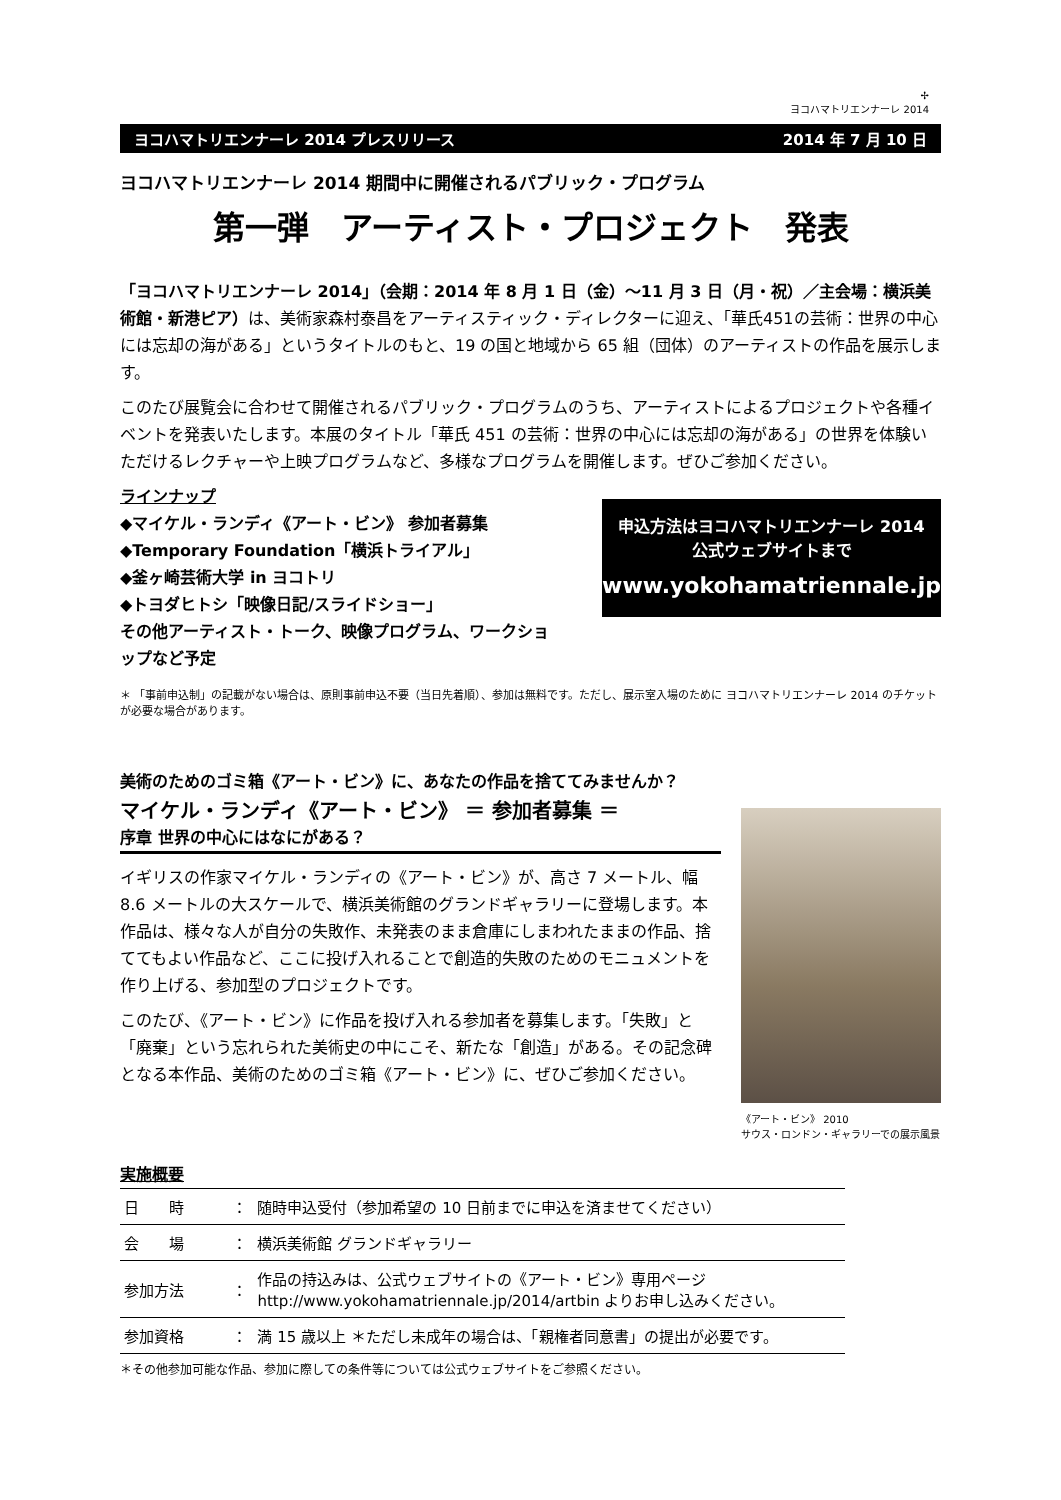✢
ヨコハマトリエンナーレ 2014
ヨコハマトリエンナーレ 2014 プレスリリース 2014 年 7 月 10 日
ヨコハマトリエンナーレ 2014 期間中に開催されるパブリック・プログラム
第一弾　アーティスト・プロジェクト　発表
「ヨコハマトリエンナーレ 2014」（会期：2014 年 8 月 1 日（金）～11 月 3 日（月・祝）／主会場：横浜美術館・新港ピア）は、美術家森村泰昌をアーティスティック・ディレクターに迎え、「華氏451の芸術：世界の中心には忘却の海がある」というタイトルのもと、19 の国と地域から 65 組（団体）のアーティストの作品を展示します。
このたび展覧会に合わせて開催されるパブリック・プログラムのうち、アーティストによるプロジェクトや各種イベントを発表いたします。本展のタイトル「華氏 451 の芸術：世界の中心には忘却の海がある」の世界を体験いただけるレクチャーや上映プログラムなど、多様なプログラムを開催します。ぜひご参加ください。
ラインナップ
◆マイケル・ランディ《アート・ビン》 参加者募集
◆Temporary Foundation「横浜トライアル」
◆釜ヶ崎芸術大学 in ヨコトリ
◆トヨダヒトシ「映像日記/スライドショー」
その他アーティスト・トーク、映像プログラム、ワークショップなど予定
申込方法はヨコハマトリエンナーレ 2014
公式ウェブサイトまで
www.yokohamatriennale.jp
＊ 「事前申込制」の記載がない場合は、原則事前申込不要（当日先着順）、参加は無料です。ただし、展示室入場のために ヨコハマトリエンナーレ 2014 のチケットが必要な場合があります。
美術のためのゴミ箱《アート・ビン》に、あなたの作品を捨ててみませんか？
マイケル・ランディ《アート・ビン》 ＝ 参加者募集 ＝
序章 世界の中心にはなにがある？
イギリスの作家マイケル・ランディの《アート・ビン》が、高さ 7 メートル、幅 8.6 メートルの大スケールで、横浜美術館のグランドギャラリーに登場します。本作品は、様々な人が自分の失敗作、未発表のまま倉庫にしまわれたままの作品、捨ててもよい作品など、ここに投げ入れることで創造的失敗のためのモニュメントを作り上げる、参加型のプロジェクトです。
このたび、《アート・ビン》に作品を投げ入れる参加者を募集します。「失敗」と「廃棄」という忘れられた美術史の中にこそ、新たな「創造」がある。その記念碑となる本作品、美術のためのゴミ箱《アート・ビン》に、ぜひご参加ください。
《アート・ビン》 2010
サウス・ロンドン・ギャラリーでの展示風景
実施概要
| 日 時 | ： | 随時申込受付（参加希望の 10 日前までに申込を済ませてください） |
| 会 場 | ： | 横浜美術館 グランドギャラリー |
| 参加方法 | ： | 作品の持込みは、公式ウェブサイトの《アート・ビン》専用ページ http://www.yokohamatriennale.jp/2014/artbin よりお申し込みください。 |
| 参加資格 | ： | 満 15 歳以上 ＊ただし未成年の場合は、「親権者同意書」の提出が必要です。 |
＊その他参加可能な作品、参加に際しての条件等については公式ウェブサイトをご参照ください。